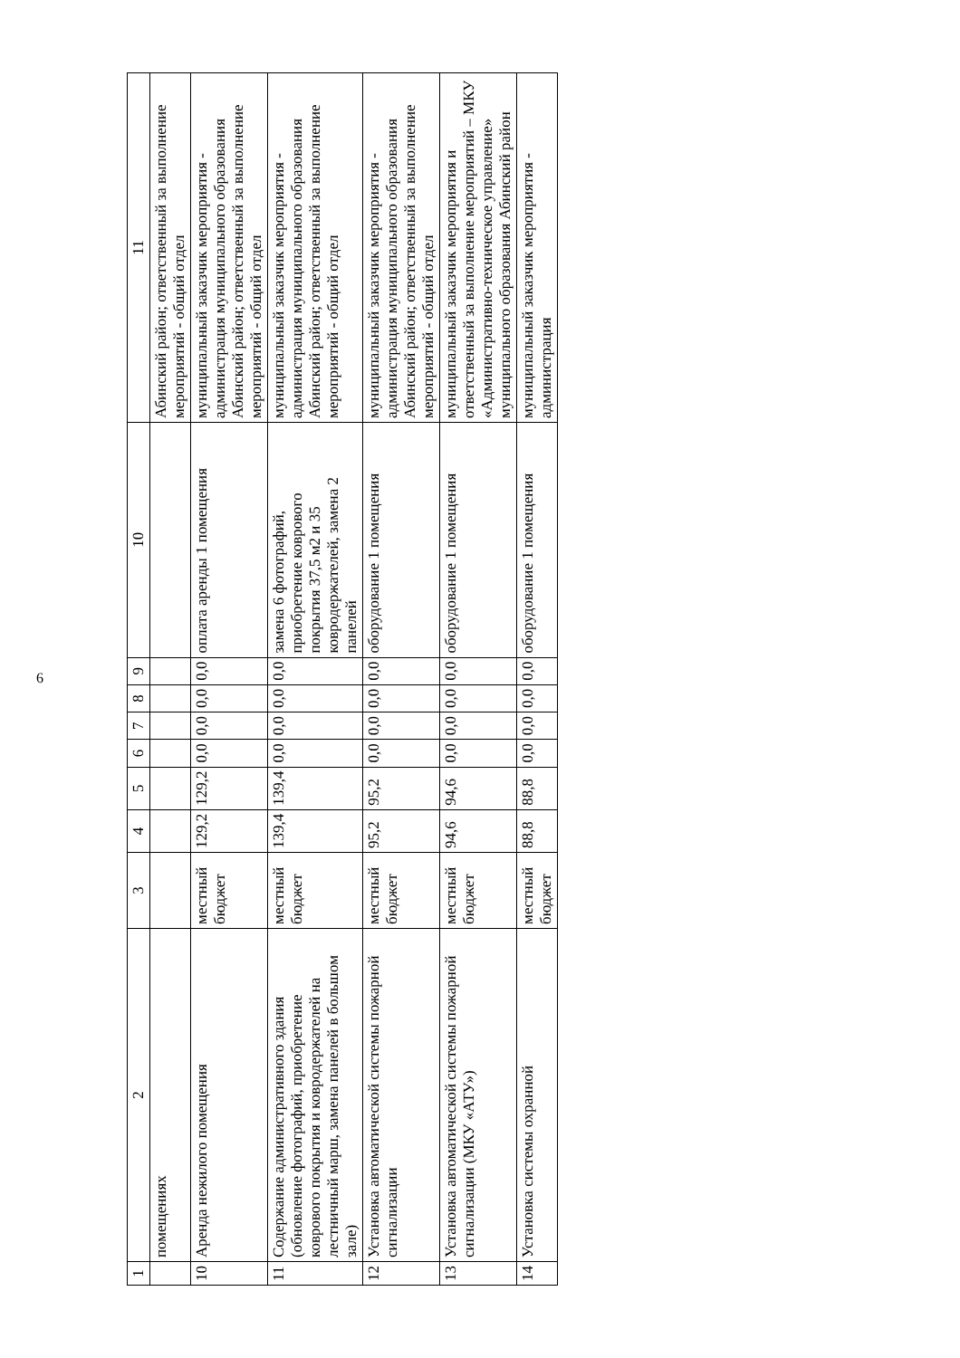6
| 1 | 2 | 3 | 4 | 5 | 6 | 7 | 8 | 9 | 10 | 11 |
| --- | --- | --- | --- | --- | --- | --- | --- | --- | --- | --- |
| | помещениях | | | | | | | | | Абинский район; ответственный за выполнение мероприятий - общий отдел |
| 10 | Аренда нежилого помещения | местный бюджет | 129,2 | 129,2 | 0,0 | 0,0 | 0,0 | 0,0 | оплата аренды 1 помещения | муниципальный заказчик мероприятия - администрация муниципального образования Абинский район; ответственный за выполнение мероприятий - общий отдел |
| 11 | Содержание административного здания (обновление фотографий, приобретение коврового покрытия и ковродержателей на лестничный марш, замена панелей в большом зале) | местный бюджет | 139,4 | 139,4 | 0,0 | 0,0 | 0,0 | 0,0 | замена 6 фотографий, приобретение коврового покрытия 37,5 м2 и 35 ковродержателей, замена 2 панелей | муниципальный заказчик мероприятия - администрация муниципального образования Абинский район; ответственный за выполнение мероприятий - общий отдел |
| 12 | Установка автоматической системы пожарной сигнализации | местный бюджет | 95,2 | 95,2 | 0,0 | 0,0 | 0,0 | 0,0 | оборудование 1 помещения | муниципальный заказчик мероприятия - администрация муниципального образования Абинский район; ответственный за выполнение мероприятий - общий отдел |
| 13 | Установка автоматической системы пожарной сигнализации (МКУ «АТУ») | местный бюджет | 94,6 | 94,6 | 0,0 | 0,0 | 0,0 | 0,0 | оборудование 1 помещения | муниципальный заказчик мероприятия и ответственный за выполнение мероприятий – МКУ «Административно-техническое управление» муниципального образования Абинский район |
| 14 | Установка системы охранной | местный бюджет | 88,8 | 88,8 | 0,0 | 0,0 | 0,0 | 0,0 | оборудование 1 помещения | муниципальный заказчик мероприятия - администрация |